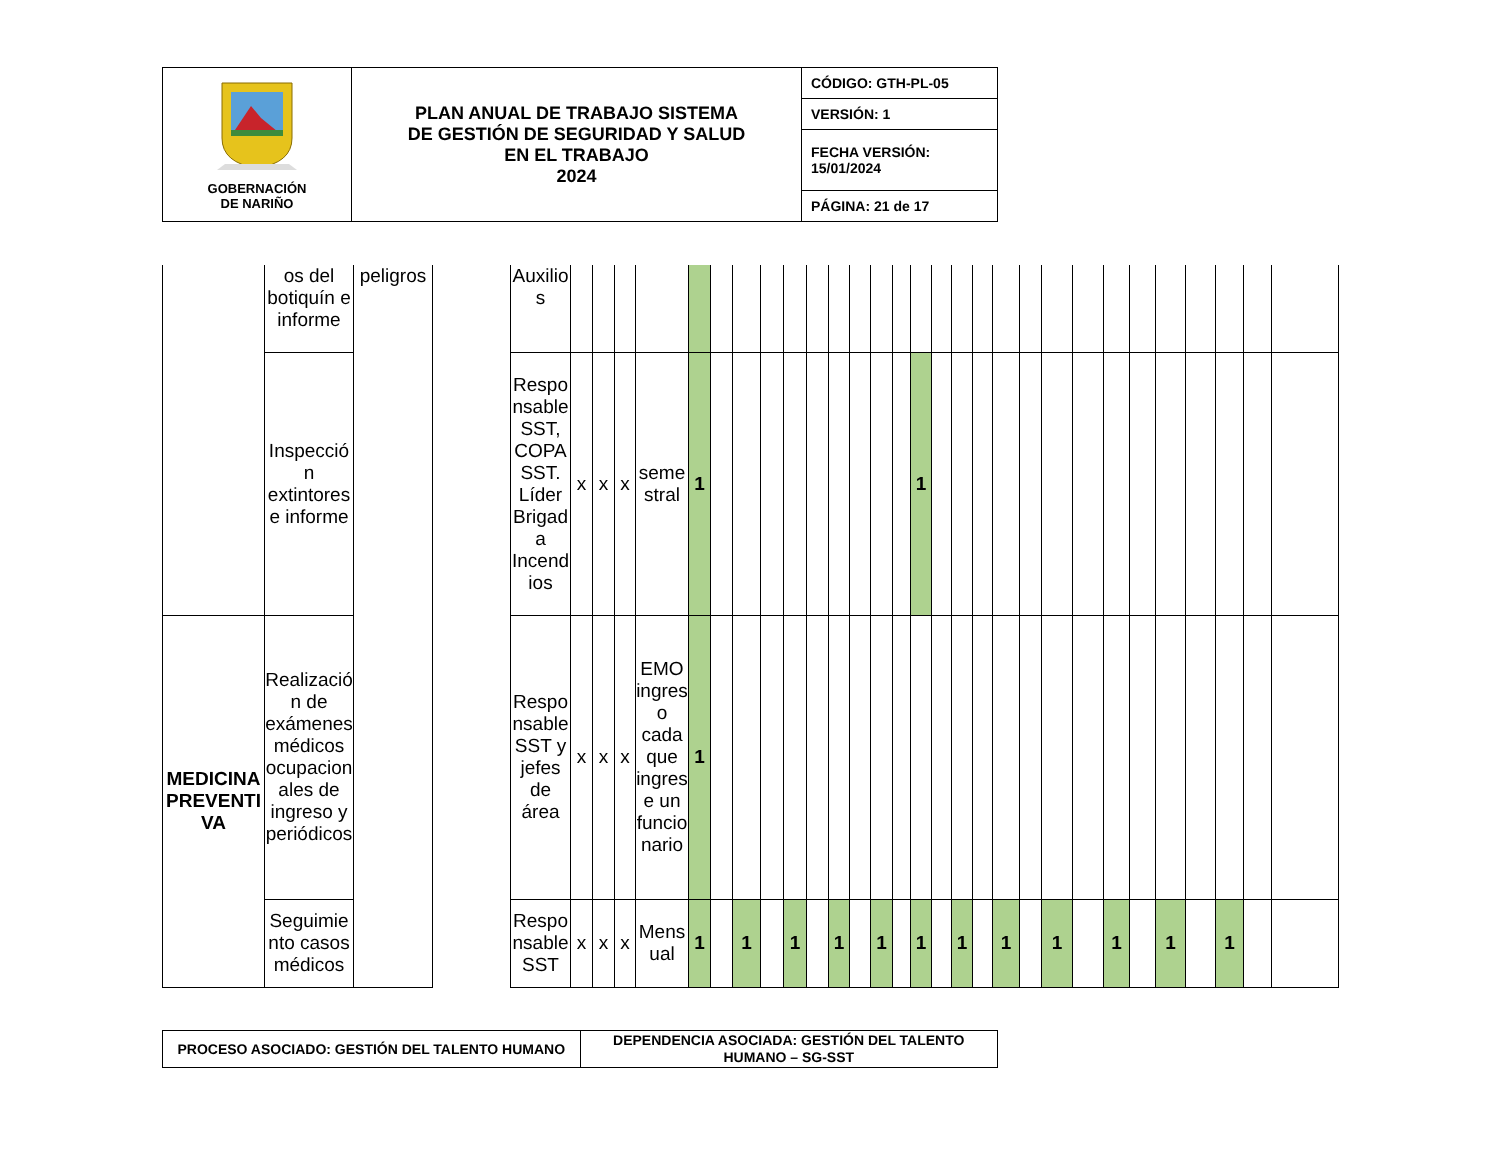| GOBERNACIÓN DE NARIÑO | PLAN ANUAL DE TRABAJO SISTEMA DE GESTIÓN DE SEGURIDAD Y SALUD EN EL TRABAJO 2024 | CÓDIGO: GTH-PL-05 |
| | | VERSIÓN: 1 |
| | | FECHA VERSIÓN: 15/01/2024 |
| | | PÁGINA: 21 de 17 |
| | os del botiquín e informe | peligros | | Auxilios | | | | | | | | | | | | | | | | | | | | | | | | | | | | | |
| | Inspección extintores e informe | | | Responsable SST, COPASST. Líder Brigada Incendios | x | x | x | semestral | 1 | | | | | | | | | | 1 | | | | | | | | | | | | | | |
| MEDICINA PREVENTIVA | Realización de exámenes médicos ocupacionales de ingreso y periódicos | | | Responsable SST y jefes de área | x | x | x | EMO ingreso cada que ingrese un funcionario | 1 | | | | | | | | | | | | | | | | | | | | | | | | |
| | Seguimiento casos médicos | | | Responsable SST | x | x | x | Mensual | 1 | | 1 | | 1 | | 1 | | 1 | | 1 | | 1 | | 1 | | 1 | | 1 | | 1 | | 1 | | |
| PROCESO ASOCIADO: GESTIÓN DEL TALENTO HUMANO | DEPENDENCIA ASOCIADA: GESTIÓN DEL TALENTO HUMANO – SG-SST |